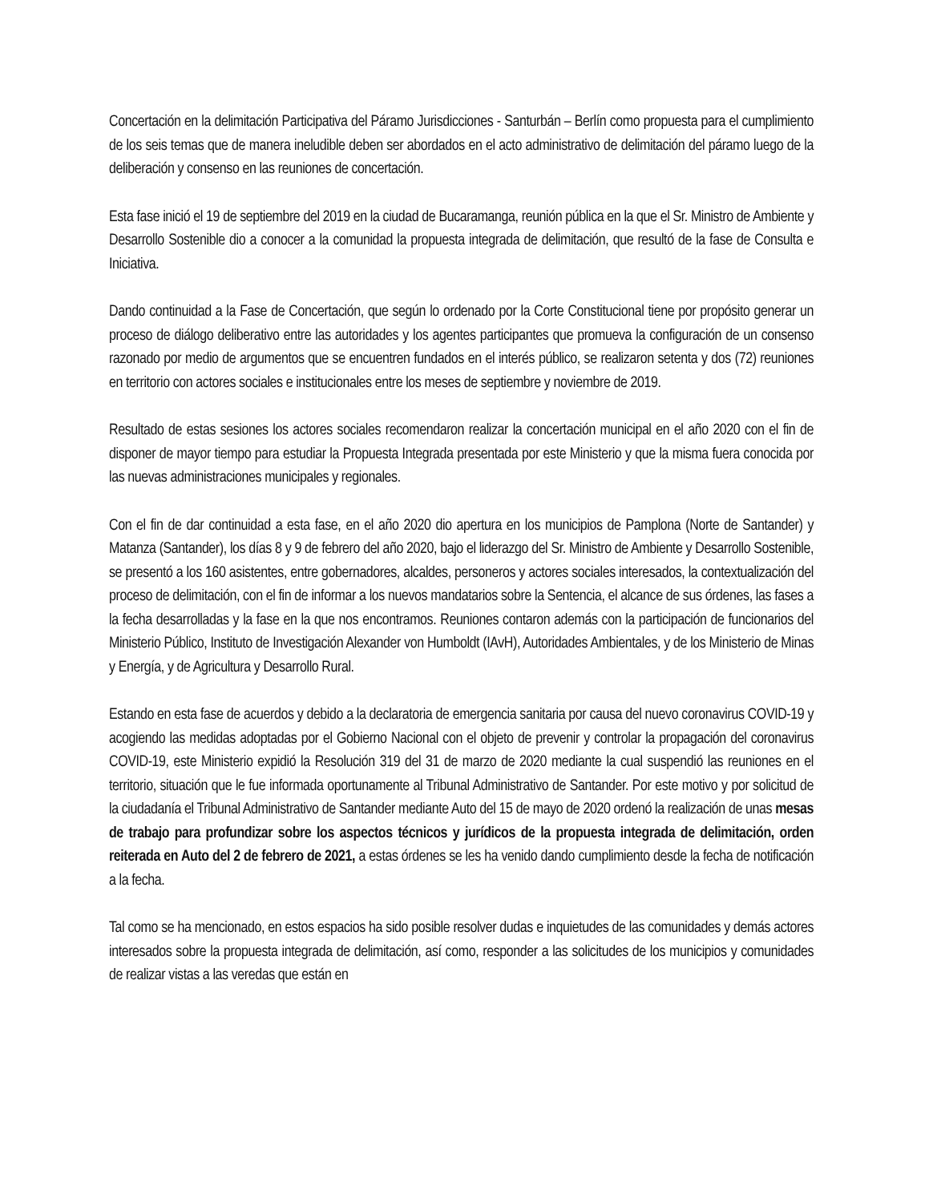Concertación en la delimitación Participativa del Páramo Jurisdicciones - Santurbán – Berlín como propuesta para el cumplimiento de los seis temas que de manera ineludible deben ser abordados en el acto administrativo de delimitación del páramo luego de la deliberación y consenso en las reuniones de concertación.
Esta fase inició el 19 de septiembre del 2019 en la ciudad de Bucaramanga, reunión pública en la que el Sr. Ministro de Ambiente y Desarrollo Sostenible dio a conocer a la comunidad la propuesta integrada de delimitación, que resultó de la fase de Consulta e Iniciativa.
Dando continuidad a la Fase de Concertación, que según lo ordenado por la Corte Constitucional tiene por propósito generar un proceso de diálogo deliberativo entre las autoridades y los agentes participantes que promueva la configuración de un consenso razonado por medio de argumentos que se encuentren fundados en el interés público, se realizaron setenta y dos (72) reuniones en territorio con actores sociales e institucionales entre los meses de septiembre y noviembre de 2019.
Resultado de estas sesiones los actores sociales recomendaron realizar la concertación municipal en el año 2020 con el fin de disponer de mayor tiempo para estudiar la Propuesta Integrada presentada por este Ministerio y que la misma fuera conocida por las nuevas administraciones municipales y regionales.
Con el fin de dar continuidad a esta fase, en el año 2020 dio apertura en los municipios de Pamplona (Norte de Santander) y Matanza (Santander), los días 8 y 9 de febrero del año 2020, bajo el liderazgo del Sr. Ministro de Ambiente y Desarrollo Sostenible, se presentó a los 160 asistentes, entre gobernadores, alcaldes, personeros y actores sociales interesados, la contextualización del proceso de delimitación, con el fin de informar a los nuevos mandatarios sobre la Sentencia, el alcance de sus órdenes, las fases a la fecha desarrolladas y la fase en la que nos encontramos. Reuniones contaron además con la participación de funcionarios del Ministerio Público, Instituto de Investigación Alexander von Humboldt (IAvH), Autoridades Ambientales, y de los Ministerio de Minas y Energía, y de Agricultura y Desarrollo Rural.
Estando en esta fase de acuerdos y debido a la declaratoria de emergencia sanitaria por causa del nuevo coronavirus COVID-19 y acogiendo las medidas adoptadas por el Gobierno Nacional con el objeto de prevenir y controlar la propagación del coronavirus COVID-19, este Ministerio expidió la Resolución 319 del 31 de marzo de 2020 mediante la cual suspendió las reuniones en el territorio, situación que le fue informada oportunamente al Tribunal Administrativo de Santander. Por este motivo y por solicitud de la ciudadanía el Tribunal Administrativo de Santander mediante Auto del 15 de mayo de 2020 ordenó la realización de unas mesas de trabajo para profundizar sobre los aspectos técnicos y jurídicos de la propuesta integrada de delimitación, orden reiterada en Auto del 2 de febrero de 2021, a estas órdenes se les ha venido dando cumplimiento desde la fecha de notificación a la fecha.
Tal como se ha mencionado, en estos espacios ha sido posible resolver dudas e inquietudes de las comunidades y demás actores interesados sobre la propuesta integrada de delimitación, así como, responder a las solicitudes de los municipios y comunidades de realizar vistas a las veredas que están en